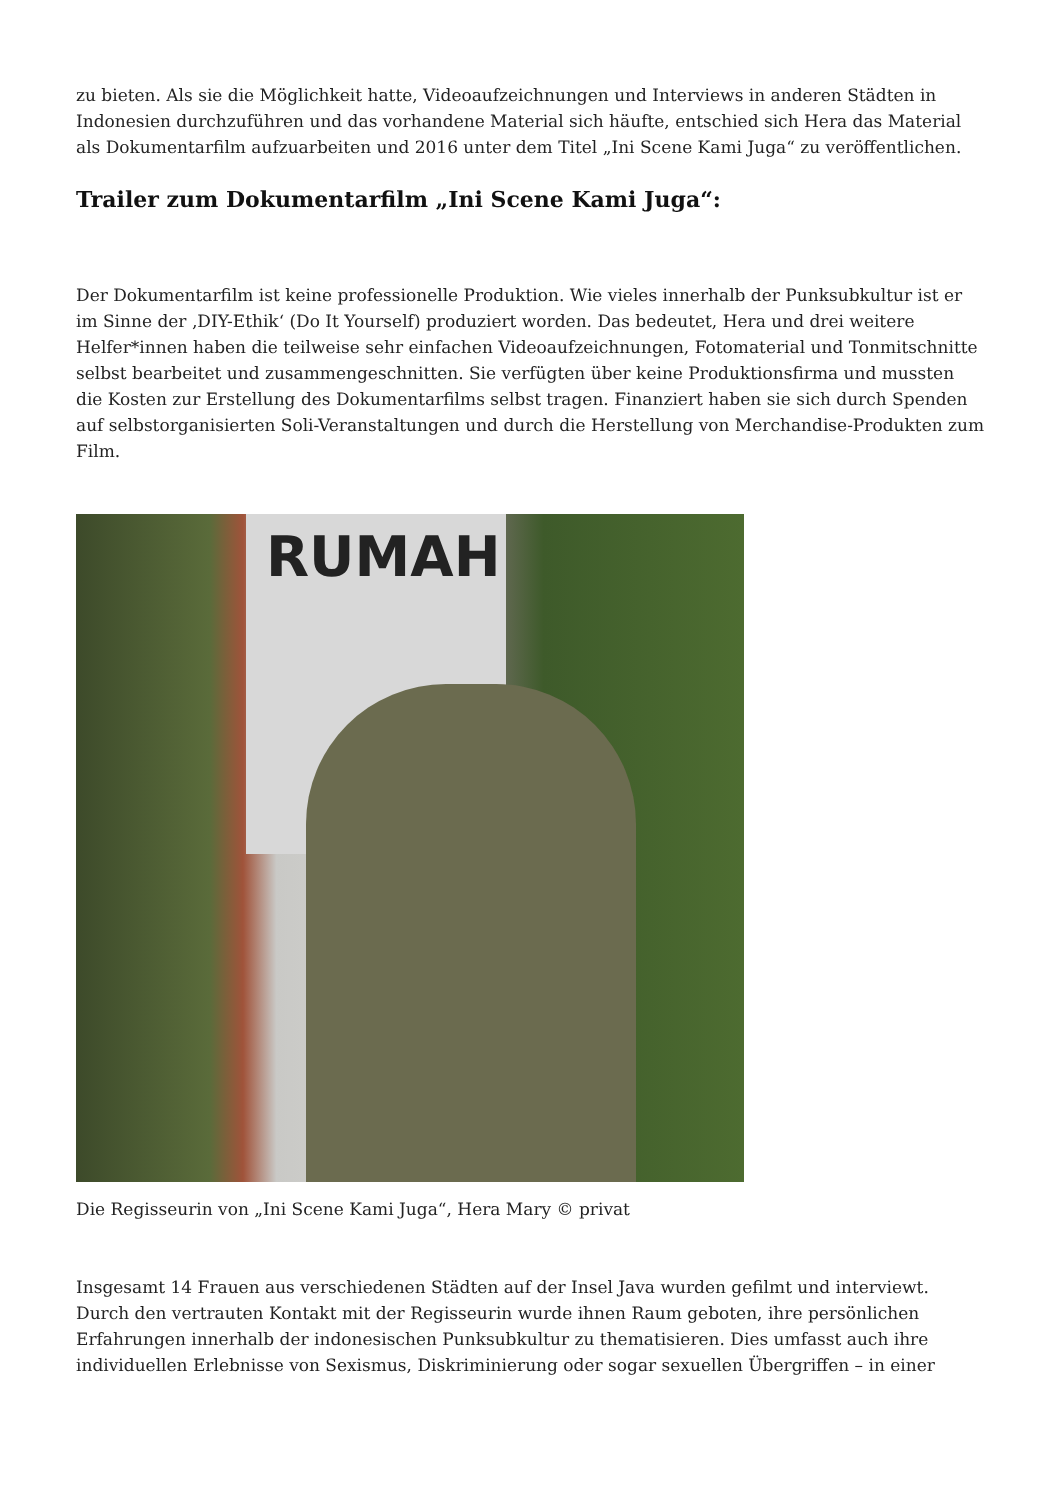zu bieten. Als sie die Möglichkeit hatte, Videoaufzeichnungen und Interviews in anderen Städten in Indonesien durchzuführen und das vorhandene Material sich häufte, entschied sich Hera das Material als Dokumentarfilm aufzuarbeiten und 2016 unter dem Titel „Ini Scene Kami Juga“ zu veröffentlichen.
Trailer zum Dokumentarfilm „Ini Scene Kami Juga“:
Der Dokumentarfilm ist keine professionelle Produktion. Wie vieles innerhalb der Punksubkultur ist er im Sinne der ‚DIY-Ethik‘ (Do It Yourself) produziert worden. Das bedeutet, Hera und drei weitere Helfer*innen haben die teilweise sehr einfachen Videoaufzeichnungen, Fotomaterial und Tonmitschnitte selbst bearbeitet und zusammengeschnitten. Sie verfügten über keine Produktionsfirma und mussten die Kosten zur Erstellung des Dokumentarfilms selbst tragen. Finanziert haben sie sich durch Spenden auf selbstorganisierten Soli-Veranstaltungen und durch die Herstellung von Merchandise-Produkten zum Film.
RUMAH
Die Regisseurin von „Ini Scene Kami Juga“, Hera Mary © privat
Insgesamt 14 Frauen aus verschiedenen Städten auf der Insel Java wurden gefilmt und interviewt. Durch den vertrauten Kontakt mit der Regisseurin wurde ihnen Raum geboten, ihre persönlichen Erfahrungen innerhalb der indonesischen Punksubkultur zu thematisieren. Dies umfasst auch ihre individuellen Erlebnisse von Sexismus, Diskriminierung oder sogar sexuellen Übergriffen – in einer